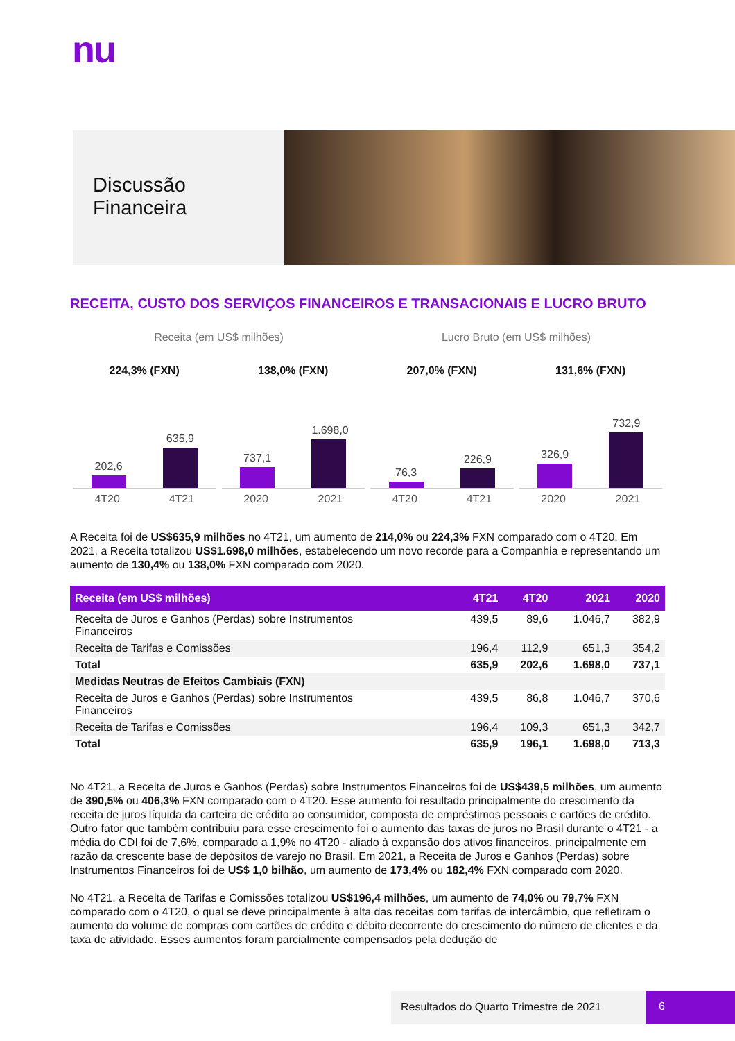nu
Discussão
Financeira
RECEITA, CUSTO DOS SERVIÇOS FINANCEIROS E TRANSACIONAIS E LUCRO BRUTO
Receita (em US$ milhões)
224,3% (FXN)
202,6
635,9
4T20 4T21
138,0% (FXN)
737,1
1.698,0
2020 2021
Lucro Bruto (em US$ milhões)
207,0% (FXN)
76,3
226,9
4T20 4T21
131,6% (FXN)
326,9
732,9
2020 2021
A Receita foi de US$635,9 milhões no 4T21, um aumento de 214,0% ou 224,3% FXN comparado com o 4T20. Em 2021, a Receita totalizou US$1.698,0 milhões, estabelecendo um novo recorde para a Companhia e representando um aumento de 130,4% ou 138,0% FXN comparado com 2020.
| Receita (em US$ milhões) | 4T21 | 4T20 | 2021 | 2020 |
| --- | --- | --- | --- | --- |
| Receita de Juros e Ganhos (Perdas) sobre Instrumentos Financeiros | 439,5 | 89,6 | 1.046,7 | 382,9 |
| Receita de Tarifas e Comissões | 196,4 | 112,9 | 651,3 | 354,2 |
| Total | 635,9 | 202,6 | 1.698,0 | 737,1 |
| Medidas Neutras de Efeitos Cambiais (FXN) | | | | |
| Receita de Juros e Ganhos (Perdas) sobre Instrumentos Financeiros | 439,5 | 86,8 | 1.046,7 | 370,6 |
| Receita de Tarifas e Comissões | 196,4 | 109,3 | 651,3 | 342,7 |
| Total | 635,9 | 196,1 | 1.698,0 | 713,3 |
No 4T21, a Receita de Juros e Ganhos (Perdas) sobre Instrumentos Financeiros foi de US$439,5 milhões, um aumento de 390,5% ou 406,3% FXN comparado com o 4T20. Esse aumento foi resultado principalmente do crescimento da receita de juros líquida da carteira de crédito ao consumidor, composta de empréstimos pessoais e cartões de crédito. Outro fator que também contribuiu para esse crescimento foi o aumento das taxas de juros no Brasil durante o 4T21 - a média do CDI foi de 7,6%, comparado a 1,9% no 4T20 - aliado à expansão dos ativos financeiros, principalmente em razão da crescente base de depósitos de varejo no Brasil. Em 2021, a Receita de Juros e Ganhos (Perdas) sobre Instrumentos Financeiros foi de US$ 1,0 bilhão, um aumento de 173,4% ou 182,4% FXN comparado com 2020.
No 4T21, a Receita de Tarifas e Comissões totalizou US$196,4 milhões, um aumento de 74,0% ou 79,7% FXN comparado com o 4T20, o qual se deve principalmente à alta das receitas com tarifas de intercâmbio, que refletiram o aumento do volume de compras com cartões de crédito e débito decorrente do crescimento do número de clientes e da taxa de atividade. Esses aumentos foram parcialmente compensados pela dedução de
Resultados do Quarto Trimestre de 2021
6